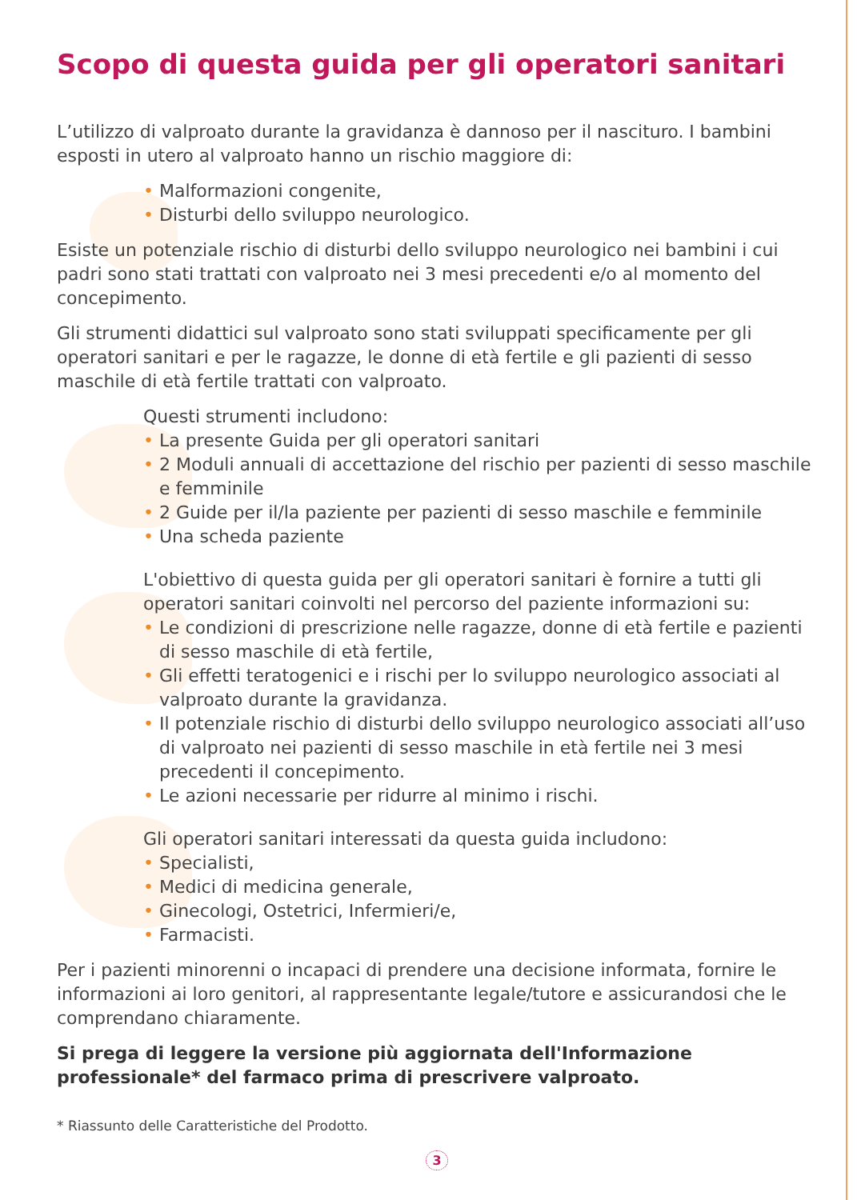Scopo di questa guida per gli operatori sanitari
L’utilizzo di valproato durante la gravidanza è dannoso per il nascituro. I bambini esposti in utero al valproato hanno un rischio maggiore di:
• Malformazioni congenite,
• Disturbi dello sviluppo neurologico.
Esiste un potenziale rischio di disturbi dello sviluppo neurologico nei bambini i cui padri sono stati trattati con valproato nei 3 mesi precedenti e/o al momento del concepimento.
Gli strumenti didattici sul valproato sono stati sviluppati specificamente per gli operatori sanitari e per le ragazze, le donne di età fertile e gli pazienti di sesso maschile di età fertile trattati con valproato.
Questi strumenti includono:
• La presente Guida per gli operatori sanitari
• 2 Moduli annuali di accettazione del rischio per pazienti di sesso maschile e femminile
• 2 Guide per il/la paziente per pazienti di sesso maschile e femminile
• Una scheda paziente
L'obiettivo di questa guida per gli operatori sanitari è fornire a tutti gli operatori sanitari coinvolti nel percorso del paziente informazioni su:
• Le condizioni di prescrizione nelle ragazze, donne di età fertile e pazienti di sesso maschile di età fertile,
• Gli effetti teratogenici e i rischi per lo sviluppo neurologico associati al valproato durante la gravidanza.
• Il potenziale rischio di disturbi dello sviluppo neurologico associati all’uso di valproato nei pazienti di sesso maschile in età fertile nei 3 mesi precedenti il concepimento.
• Le azioni necessarie per ridurre al minimo i rischi.
Gli operatori sanitari interessati da questa guida includono:
• Specialisti,
• Medici di medicina generale,
• Ginecologi, Ostetrici, Infermieri/e,
• Farmacisti.
Per i pazienti minorenni o incapaci di prendere una decisione informata, fornire le informazioni ai loro genitori, al rappresentante legale/tutore e assicurandosi che le comprendano chiaramente.
Si prega di leggere la versione più aggiornata dell'Informazione professionale* del farmaco prima di prescrivere valproato.
* Riassunto delle Caratteristiche del Prodotto.
3